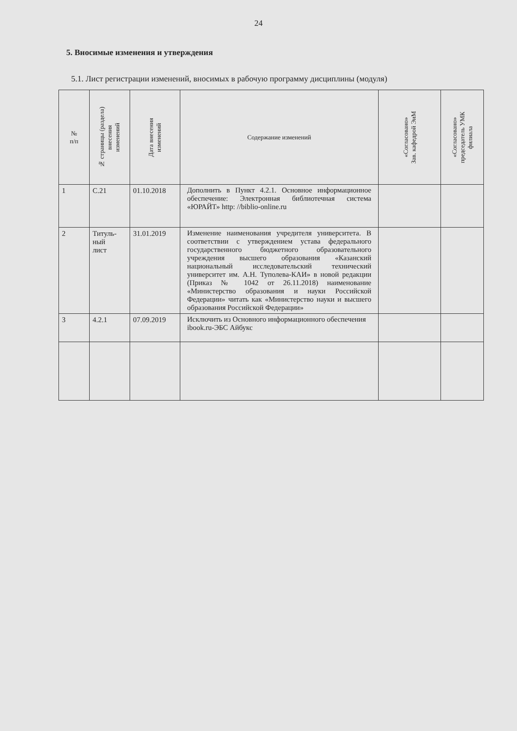24
5. Вносимые изменения и утверждения
5.1. Лист регистрации изменений, вносимых в рабочую программу дисциплины (модуля)
| № п/п | № страницы (раздела) внесения изменений | Дата внесения изменений | Содержание изменений | «Согласовано» Зав. кафедрой ЭиМ | «Согласовано» председатель УМК филиала |
| --- | --- | --- | --- | --- | --- |
| 1 | С.21 | 01.10.2018 | Дополнить в Пункт 4.2.1. Основное информационное обеспечение: Электронная библиотечная система «ЮРАЙТ» http: //biblio-online.ru | | |
| 2 | Титуль- ный лист | 31.01.2019 | Изменение наименования учредителя университета. В соответствии с утверждением устава федерального государственного бюджетного образовательного учреждения высшего образования «Казанский национальный исследовательский технический университет им. А.Н. Туполева-КАИ» в новой редакции (Приказ № 1042 от 26.11.2018) наименование «Министерство образования и науки Российской Федерации» читать как «Министерство науки и высшего образования Российской Федерации» | | |
| 3 | 4.2.1 | 07.09.2019 | Исключить из Основного информационного обеспечения ibook.ru-ЭБС Айбукс | | |